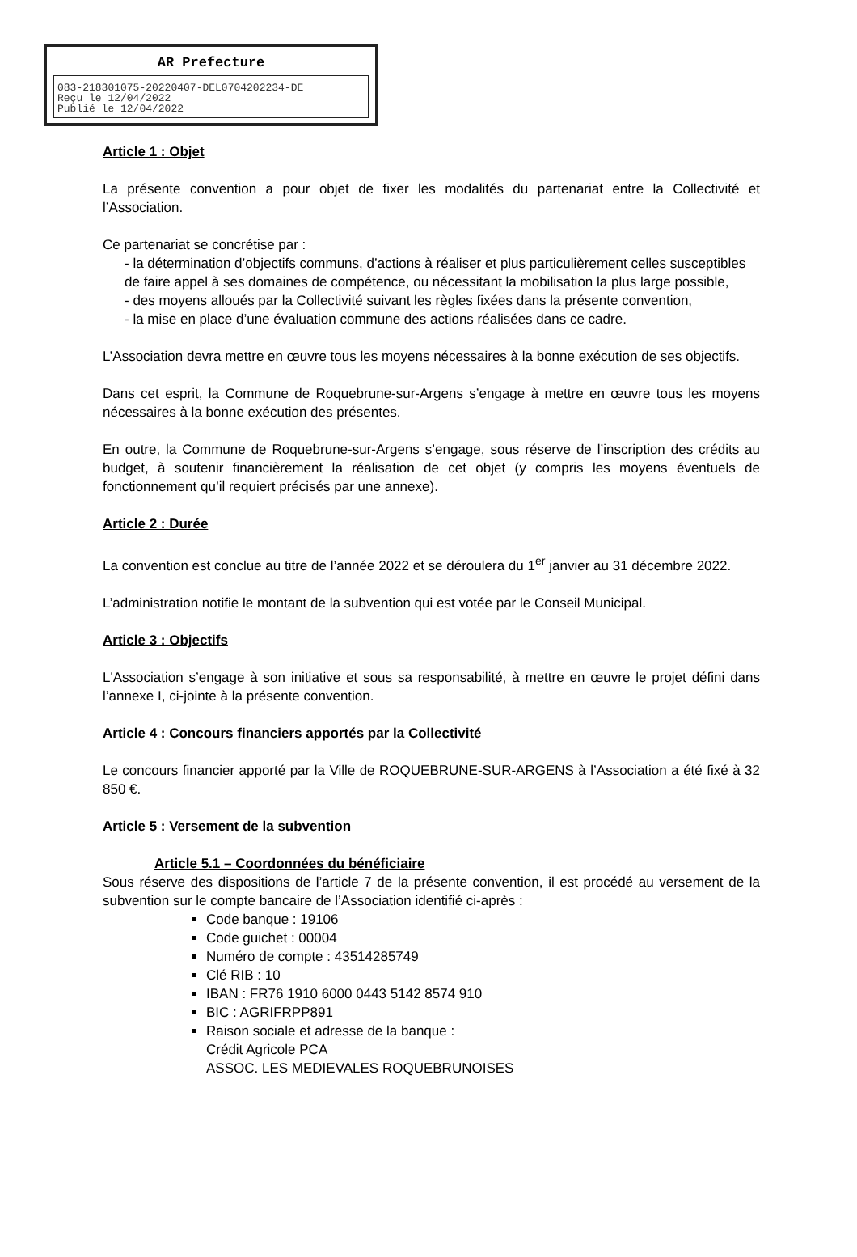AR Prefecture
083-218301075-20220407-DEL0704202234-DE
Reçu le 12/04/2022
Publié le 12/04/2022
Article 1 : Objet
La présente convention a pour objet de fixer les modalités du partenariat entre la Collectivité et l’Association.
Ce partenariat se concrétise par :
- la détermination d’objectifs communs, d’actions à réaliser et plus particulièrement celles susceptibles de faire appel à ses domaines de compétence, ou nécessitant la mobilisation la plus large possible,
- des moyens alloués par la Collectivité suivant les règles fixées dans la présente convention,
- la mise en place d’une évaluation commune des actions réalisées dans ce cadre.
L’Association devra mettre en œuvre tous les moyens nécessaires à la bonne exécution de ses objectifs.
Dans cet esprit, la Commune de Roquebrune-sur-Argens s’engage à mettre en œuvre tous les moyens nécessaires à la bonne exécution des présentes.
En outre, la Commune de Roquebrune-sur-Argens s’engage, sous réserve de l’inscription des crédits au budget, à soutenir financièrement la réalisation de cet objet (y compris les moyens éventuels de fonctionnement qu’il requiert précisés par une annexe).
Article 2 : Durée
La convention est conclue au titre de l’année 2022 et se déroulera du 1<sup>er</sup> janvier au 31 décembre 2022.
L’administration notifie le montant de la subvention qui est votée par le Conseil Municipal.
Article 3 : Objectifs
L'Association s’engage à son initiative et sous sa responsabilité, à mettre en œuvre le projet défini dans l’annexe I, ci-jointe à la présente convention.
Article 4 : Concours financiers apportés par la Collectivité
Le concours financier apporté par la Ville de ROQUEBRUNE-SUR-ARGENS à l’Association a été fixé à 32 850 €.
Article 5 : Versement de la subvention
Article 5.1 – Coordonnées du bénéficiaire
Sous réserve des dispositions de l’article 7 de la présente convention, il est procédé au versement de la subvention sur le compte bancaire de l’Association identifié ci-après :
Code banque : 19106
Code guichet : 00004
Numéro de compte : 43514285749
Clé RIB : 10
IBAN : FR76 1910 6000 0443 5142 8574 910
BIC : AGRIFRPP891
Raison sociale et adresse de la banque :
Crédit Agricole PCA
ASSOC. LES MEDIEVALES ROQUEBRUNOISES